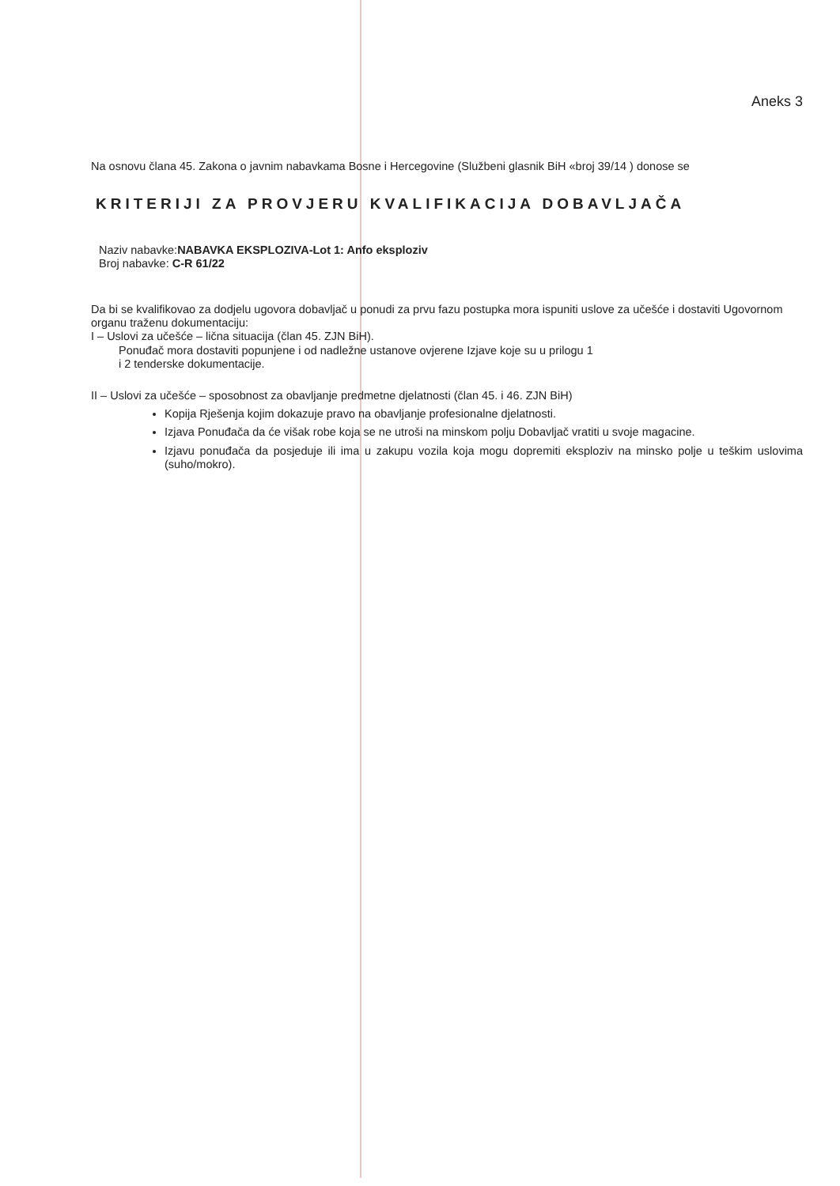Aneks 3
Na osnovu člana 45. Zakona o javnim nabavkama Bosne i Hercegovine (Službeni glasnik BiH «broj 39/14 ) donose se
KRITERIJI ZA PROVJERU KVALIFIKACIJA DOBAVLJAČA
Naziv nabavke:NABAVKA EKSPLOZIVA-Lot 1: Anfo eksploziv
Broj nabavke: C-R 61/22
Da bi se kvalifikovao za dodjelu ugovora dobavljač u ponudi za prvu fazu postupka mora ispuniti uslove za učešće i dostaviti Ugovornom organu traženu dokumentaciju:
I – Uslovi za učešće – lična situacija (član 45. ZJN BiH).
Ponuđač mora dostaviti popunjene i od nadležne ustanove ovjerene Izjave koje su u prilogu 1
i 2 tenderske dokumentacije.
II – Uslovi za učešće – sposobnost za obavljanje predmetne djelatnosti (član 45. i 46. ZJN BiH)
Kopija Rješenja kojim dokazuje pravo na obavljanje profesionalne djelatnosti.
Izjava Ponuđača da će višak robe koja se ne utroši na minskom polju Dobavljač vratiti u svoje magacine.
Izjavu ponuđača da posjeduje ili ima u zakupu vozila koja mogu dopremiti eksploziv na minsko polje u teškim uslovima (suho/mokro).